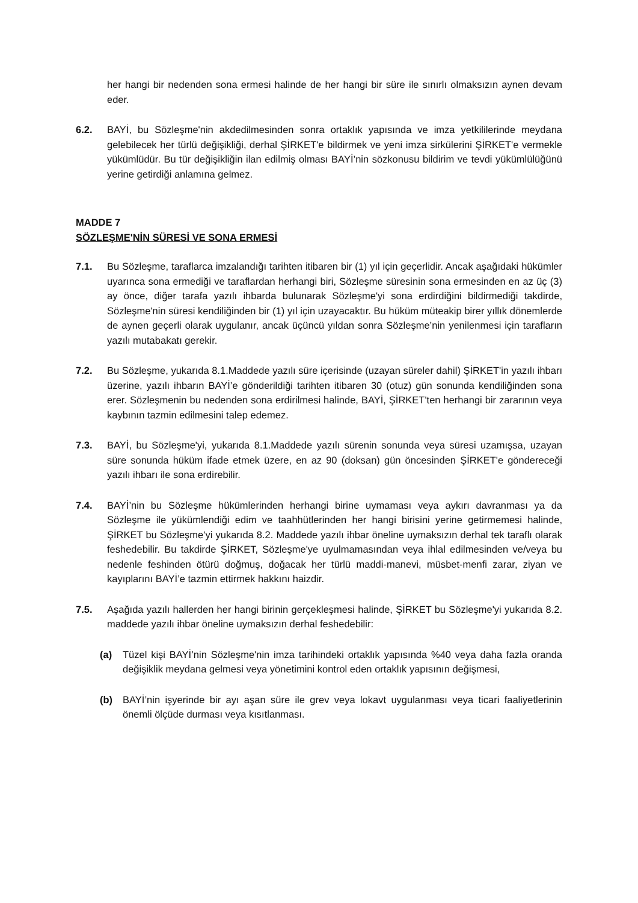her hangi bir nedenden sona ermesi halinde de her hangi bir süre ile sınırlı olmaksızın aynen devam eder.
6.2. BAYİ, bu Sözleşme'nin akdedilmesinden sonra ortaklık yapısında ve imza yetkililerinde meydana gelebilecek her türlü değişikliği, derhal ŞİRKET'e bildirmek ve yeni imza sirkülerini ŞİRKET'e vermekle yükümlüdür. Bu tür değişikliğin ilan edilmiş olması BAYİ’nin sözkonusu bildirim ve tevdi yükümlülüğünü yerine getirdiği anlamına gelmez.
MADDE 7
SÖZLEŞME'NİN SÜRESİ VE SONA ERMESİ
7.1. Bu Sözleşme, taraflarca imzalandığı tarihten itibaren bir (1) yıl için geçerlidir. Ancak aşağıdaki hükümler uyarınca sona ermediği ve taraflardan herhangi biri, Sözleşme süresinin sona ermesinden en az üç (3) ay önce, diğer tarafa yazılı ihbarda bulunarak Sözleşme'yi sona erdirdiğini bildirmediği takdirde, Sözleşme'nin süresi kendiliğinden bir (1) yıl için uzayacaktır. Bu hüküm müteakip birer yıllık dönemlerde de aynen geçerli olarak uygulanır, ancak üçüncü yıldan sonra Sözleşme’nin yenilenmesi için tarafların yazılı mutabakatı gerekir.
7.2. Bu Sözleşme, yukarıda 8.1.Maddede yazılı süre içerisinde (uzayan süreler dahil) ŞİRKET'in yazılı ihbarı üzerine, yazılı ihbarın BAYİ’e gönderildiği tarihten itibaren 30 (otuz) gün sonunda kendiliğinden sona erer. Sözleşmenin bu nedenden sona erdirilmesi halinde, BAYİ, ŞİRKET'ten herhangi bir zararının veya kaybının tazmin edilmesini talep edemez.
7.3. BAYİ, bu Sözleşme'yi, yukarıda 8.1.Maddede yazılı sürenin sonunda veya süresi uzamışsa, uzayan süre sonunda hüküm ifade etmek üzere, en az 90 (doksan) gün öncesinden ŞİRKET'e göndereceği yazılı ihbarı ile sona erdirebilir.
7.4. BAYİ’nin bu Sözleşme hükümlerinden herhangi birine uymaması veya aykırı davranması ya da Sözleşme ile yükümlendiği edim ve taahhütlerinden her hangi birisini yerine getirmemesi halinde, ŞİRKET bu Sözleşme'yi yukarıda 8.2. Maddede yazılı ihbar öneline uymaksızın derhal tek taraflı olarak feshedebilir. Bu takdirde ŞİRKET, Sözleşme'ye uyulmamasından veya ihlal edilmesinden ve/veya bu nedenle feshinden ötürü doğmuş, doğacak her türlü maddi-manevi, müsbet-menfi zarar, ziyan ve kayıplarını BAYİ’e tazmin ettirmek hakkını haizdir.
7.5. Aşağıda yazılı hallerden her hangi birinin gerçekleşmesi halinde, ŞİRKET bu Sözleşme'yi yukarıda 8.2. maddede yazılı ihbar öneline uymaksızın derhal feshedebilir:
(a) Tüzel kişi BAYİ’nin Sözleşme'nin imza tarihindeki ortaklık yapısında %40 veya daha fazla oranda değişiklik meydana gelmesi veya yönetimini kontrol eden ortaklık yapısının değişmesi,
(b) BAYİ’nin işyerinde bir ayı aşan süre ile grev veya lokavt uygulanması veya ticari faaliyetlerinin önemli ölçüde durması veya kısıtlanması.